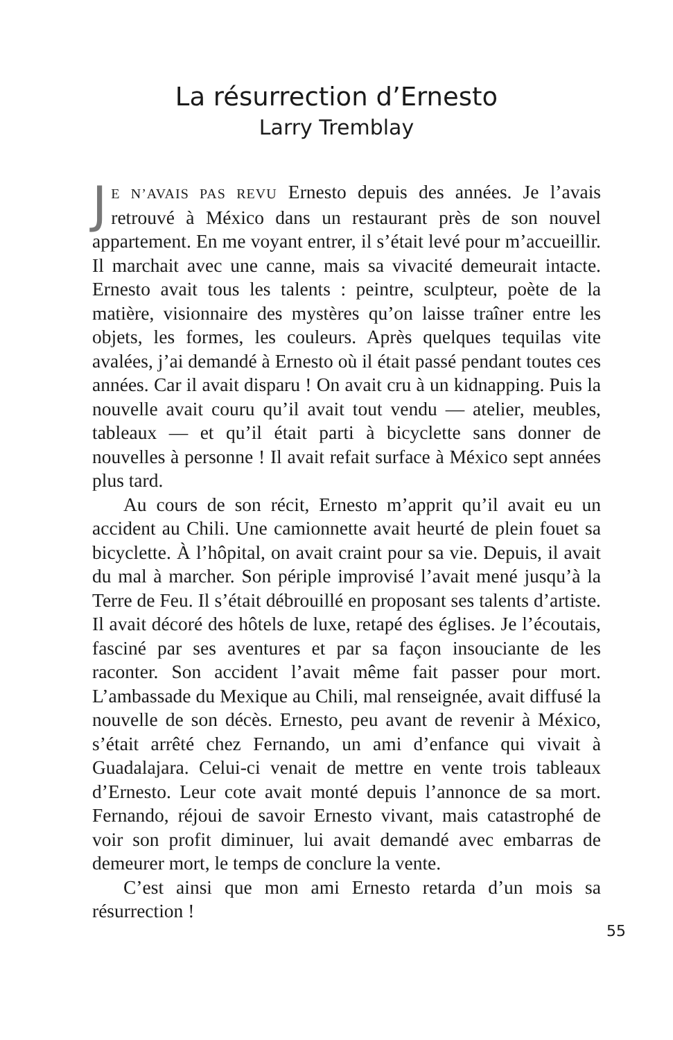La résurrection d’Ernesto
Larry Tremblay
JE N’AVAIS PAS REVU Ernesto depuis des années. Je l’avais retrouvé à México dans un restaurant près de son nouvel appartement. En me voyant entrer, il s’était levé pour m’accueillir. Il marchait avec une canne, mais sa vivacité demeurait intacte. Ernesto avait tous les talents : peintre, sculpteur, poète de la matière, visionnaire des mystères qu’on laisse traîner entre les objets, les formes, les couleurs. Après quelques tequilas vite avalées, j’ai demandé à Ernesto où il était passé pendant toutes ces années. Car il avait disparu ! On avait cru à un kidnapping. Puis la nouvelle avait couru qu’il avait tout vendu — atelier, meubles, tableaux — et qu’il était parti à bicyclette sans donner de nouvelles à personne ! Il avait refait surface à México sept années plus tard.
Au cours de son récit, Ernesto m’apprit qu’il avait eu un accident au Chili. Une camionnette avait heurté de plein fouet sa bicyclette. À l’hôpital, on avait craint pour sa vie. Depuis, il avait du mal à marcher. Son périple improvisé l’avait mené jusqu’à la Terre de Feu. Il s’était débrouillé en proposant ses talents d’artiste. Il avait décoré des hôtels de luxe, retapé des églises. Je l’écoutais, fasciné par ses aventures et par sa façon insouciante de les raconter. Son accident l’avait même fait passer pour mort. L’ambassade du Mexique au Chili, mal renseignée, avait diffusé la nouvelle de son décès. Ernesto, peu avant de revenir à México, s’était arrêté chez Fernando, un ami d’enfance qui vivait à Guadalajara. Celui-ci venait de mettre en vente trois tableaux d’Ernesto. Leur cote avait monté depuis l’annonce de sa mort. Fernando, réjoui de savoir Ernesto vivant, mais catastrophé de voir son profit diminuer, lui avait demandé avec embarras de demeurer mort, le temps de conclure la vente.
C’est ainsi que mon ami Ernesto retarda d’un mois sa résurrection !
55